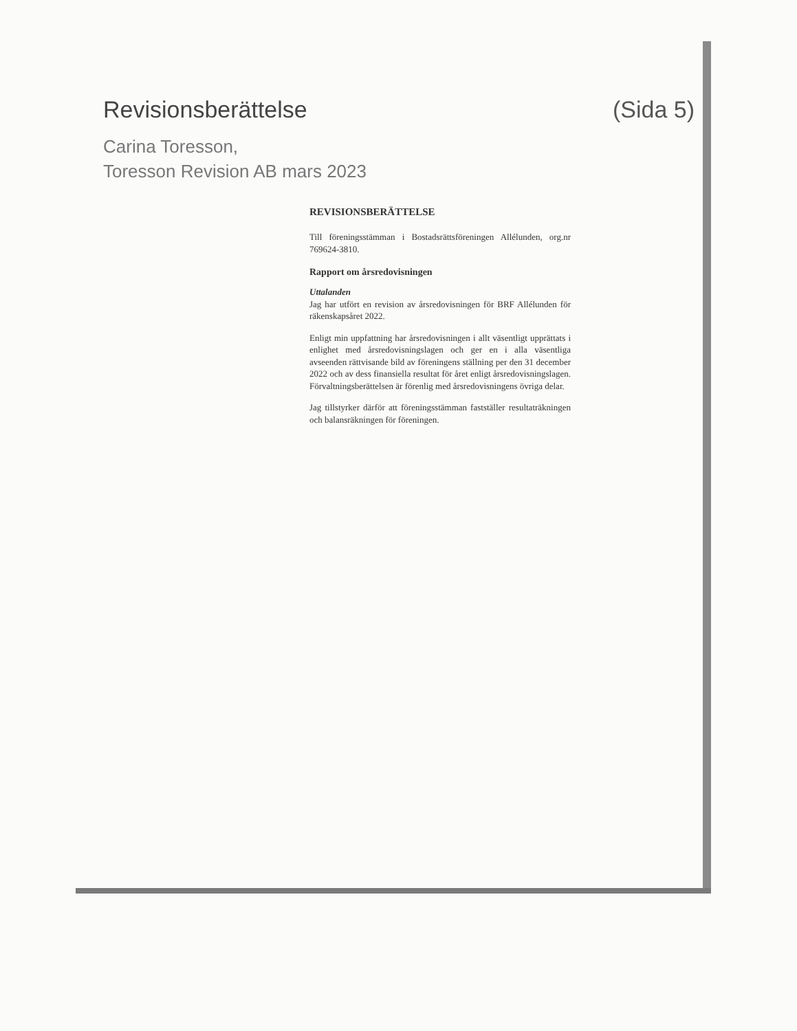Revisionsberättelse (Sida 5)
Carina Toresson,
Toresson Revision AB mars 2023
REVISIONSBERÄTTELSE
Till föreningsstämman i Bostadsrättsföreningen Allélunden, org.nr 769624-3810.
Rapport om årsredovisningen
Uttalanden
Jag har utfört en revision av årsredovisningen för BRF Allélunden för räkenskapsåret 2022.
Enligt min uppfattning har årsredovisningen i allt väsentligt upprättats i enlighet med årsredovisningslagen och ger en i alla väsentliga avseenden rättvisande bild av föreningens ställning per den 31 december 2022 och av dess finansiella resultat för året enligt årsredovisningslagen. Förvaltningsberättelsen är förenlig med årsredovisningens övriga delar.
Jag tillstyrker därför att föreningsstämman fastställer resultaträkningen och balansräkningen för föreningen.